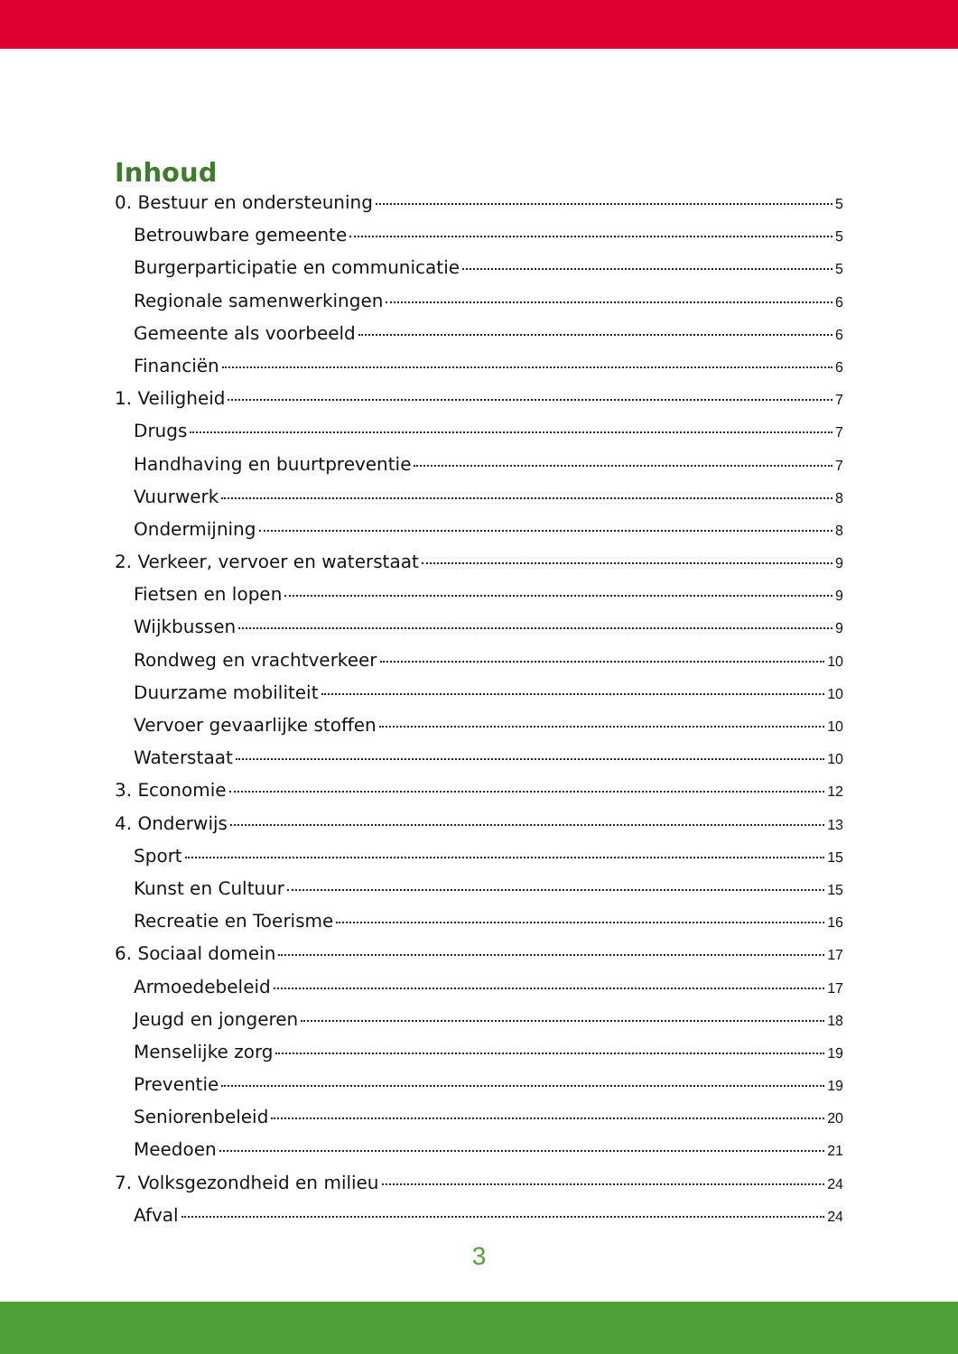Inhoud
0. Bestuur en ondersteuning 5
Betrouwbare gemeente 5
Burgerparticipatie en communicatie 5
Regionale samenwerkingen 6
Gemeente als voorbeeld 6
Financiën 6
1. Veiligheid 7
Drugs 7
Handhaving en buurtpreventie 7
Vuurwerk 8
Ondermijning 8
2. Verkeer, vervoer en waterstaat 9
Fietsen en lopen 9
Wijkbussen 9
Rondweg en vrachtverkeer 10
Duurzame mobiliteit 10
Vervoer gevaarlijke stoffen 10
Waterstaat 10
3. Economie 12
4. Onderwijs 13
Sport 15
Kunst en Cultuur 15
Recreatie en Toerisme 16
6. Sociaal domein 17
Armoedebeleid 17
Jeugd en jongeren 18
Menselijke zorg 19
Preventie 19
Seniorenbeleid 20
Meedoen 21
7. Volksgezondheid en milieu 24
Afval 24
3